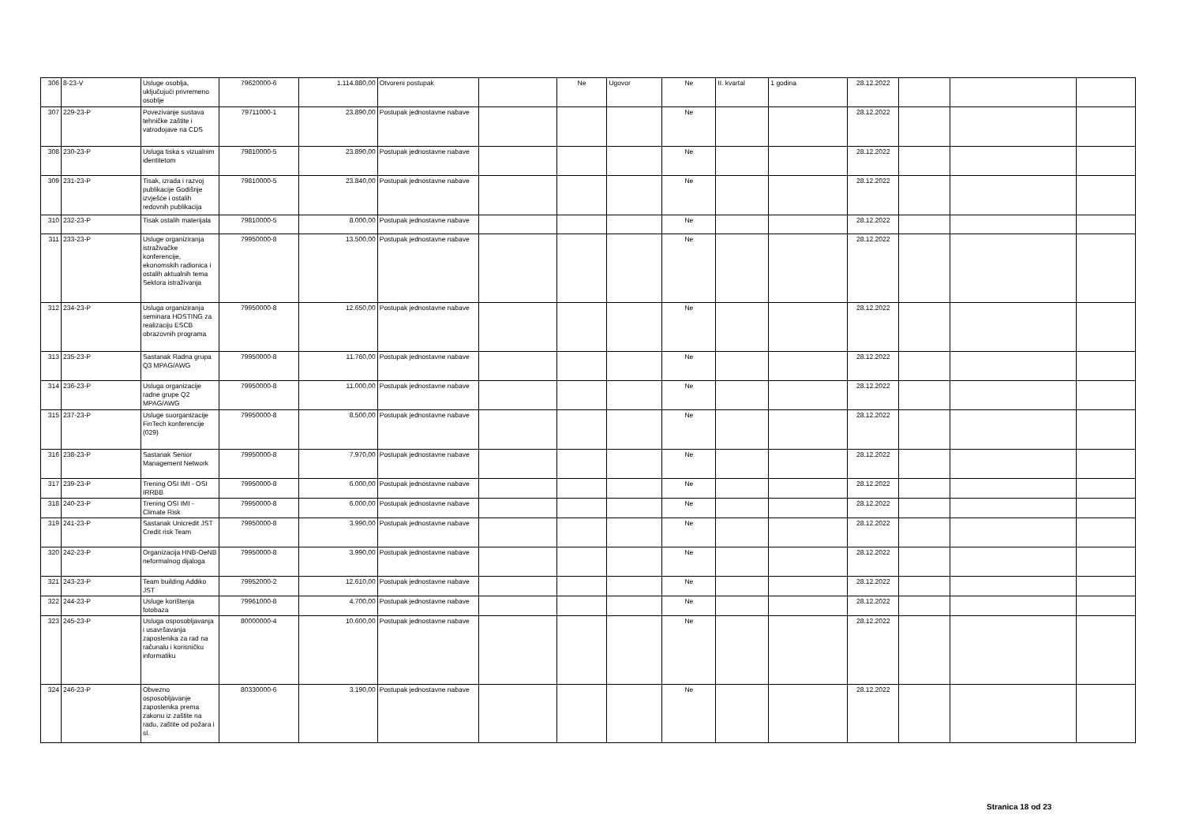| 306 | 8-23-V | Usluge osoblja, uključujući privremeno osoblje | 79620000-6 | 1.114.880,00 | Otvoreni postupak | | Ne | Ugovor | Ne | II. kvartal | 1 godina | 28.12.2022 | | | |
| 307 | 229-23-P | Povezivanje sustava tehničke zaštite i vatrodojave na CDS | 79711000-1 | 23.890,00 | Postupak jednostavne nabave | | | | Ne | | | 28.12.2022 | | | |
| 308 | 230-23-P | Usluga tiska s vizualnim identitetom | 79810000-5 | 23.890,00 | Postupak jednostavne nabave | | | | Ne | | | 28.12.2022 | | | |
| 309 | 231-23-P | Tisak, izrada i razvoj publikacije Godišnje izvješće i ostalih redovnih publikacija | 79810000-5 | 23.840,00 | Postupak jednostavne nabave | | | | Ne | | | 28.12.2022 | | | |
| 310 | 232-23-P | Tisak ostalih materijala | 79810000-5 | 8.000,00 | Postupak jednostavne nabave | | | | Ne | | | 28.12.2022 | | | |
| 311 | 233-23-P | Usluge organiziranja istraživačke konferencije, ekonomskih radionica i ostalih aktualnih tema Sektora istraživanja | 79950000-8 | 13.500,00 | Postupak jednostavne nabave | | | | Ne | | | 28.12.2022 | | | |
| 312 | 234-23-P | Usluga organiziranja seminara HOSTING za realizaciju ESCB obrazovnih programa | 79950000-8 | 12.650,00 | Postupak jednostavne nabave | | | | Ne | | | 28.12.2022 | | | |
| 313 | 235-23-P | Sastanak Radna grupa Q3 MPAG/AWG | 79950000-8 | 11.760,00 | Postupak jednostavne nabave | | | | Ne | | | 28.12.2022 | | | |
| 314 | 236-23-P | Usluga organizacije radne grupe Q2 MPAG/AWG | 79950000-8 | 11.000,00 | Postupak jednostavne nabave | | | | Ne | | | 28.12.2022 | | | |
| 315 | 237-23-P | Usluge suorganizacije FinTech konferencije (029) | 79950000-8 | 8.500,00 | Postupak jednostavne nabave | | | | Ne | | | 28.12.2022 | | | |
| 316 | 238-23-P | Sastanak Senior Management Network | 79950000-8 | 7.970,00 | Postupak jednostavne nabave | | | | Ne | | | 28.12.2022 | | | |
| 317 | 239-23-P | Trening OSI IMI - OSI IRRBB | 79950000-8 | 6.000,00 | Postupak jednostavne nabave | | | | Ne | | | 28.12.2022 | | | |
| 318 | 240-23-P | Trening OSI IMI - Climate Risk | 79950000-8 | 6.000,00 | Postupak jednostavne nabave | | | | Ne | | | 28.12.2022 | | | |
| 319 | 241-23-P | Sastanak Unicredit JST Credit risk Team | 79950000-8 | 3.990,00 | Postupak jednostavne nabave | | | | Ne | | | 28.12.2022 | | | |
| 320 | 242-23-P | Organizacija HNB-OeNB neformalnog dijaloga | 79950000-8 | 3.990,00 | Postupak jednostavne nabave | | | | Ne | | | 28.12.2022 | | | |
| 321 | 243-23-P | Team building Addiko JST | 79952000-2 | 12.610,00 | Postupak jednostavne nabave | | | | Ne | | | 28.12.2022 | | | |
| 322 | 244-23-P | Usluge korištenja fotobaza | 79961000-8 | 4.700,00 | Postupak jednostavne nabave | | | | Ne | | | 28.12.2022 | | | |
| 323 | 245-23-P | Usluga osposobljavanja i usavršavanja zaposlenika za rad na računalu i korisničku informatiku | 80000000-4 | 10.600,00 | Postupak jednostavne nabave | | | | Ne | | | 28.12.2022 | | | |
| 324 | 246-23-P | Obvezno osposobljavanje zaposlenika prema zakonu iz zaštite na radu, zaštite od požara i sl. | 80330000-6 | 3.190,00 | Postupak jednostavne nabave | | | | Ne | | | 28.12.2022 | | | |
Stranica 18 od 23